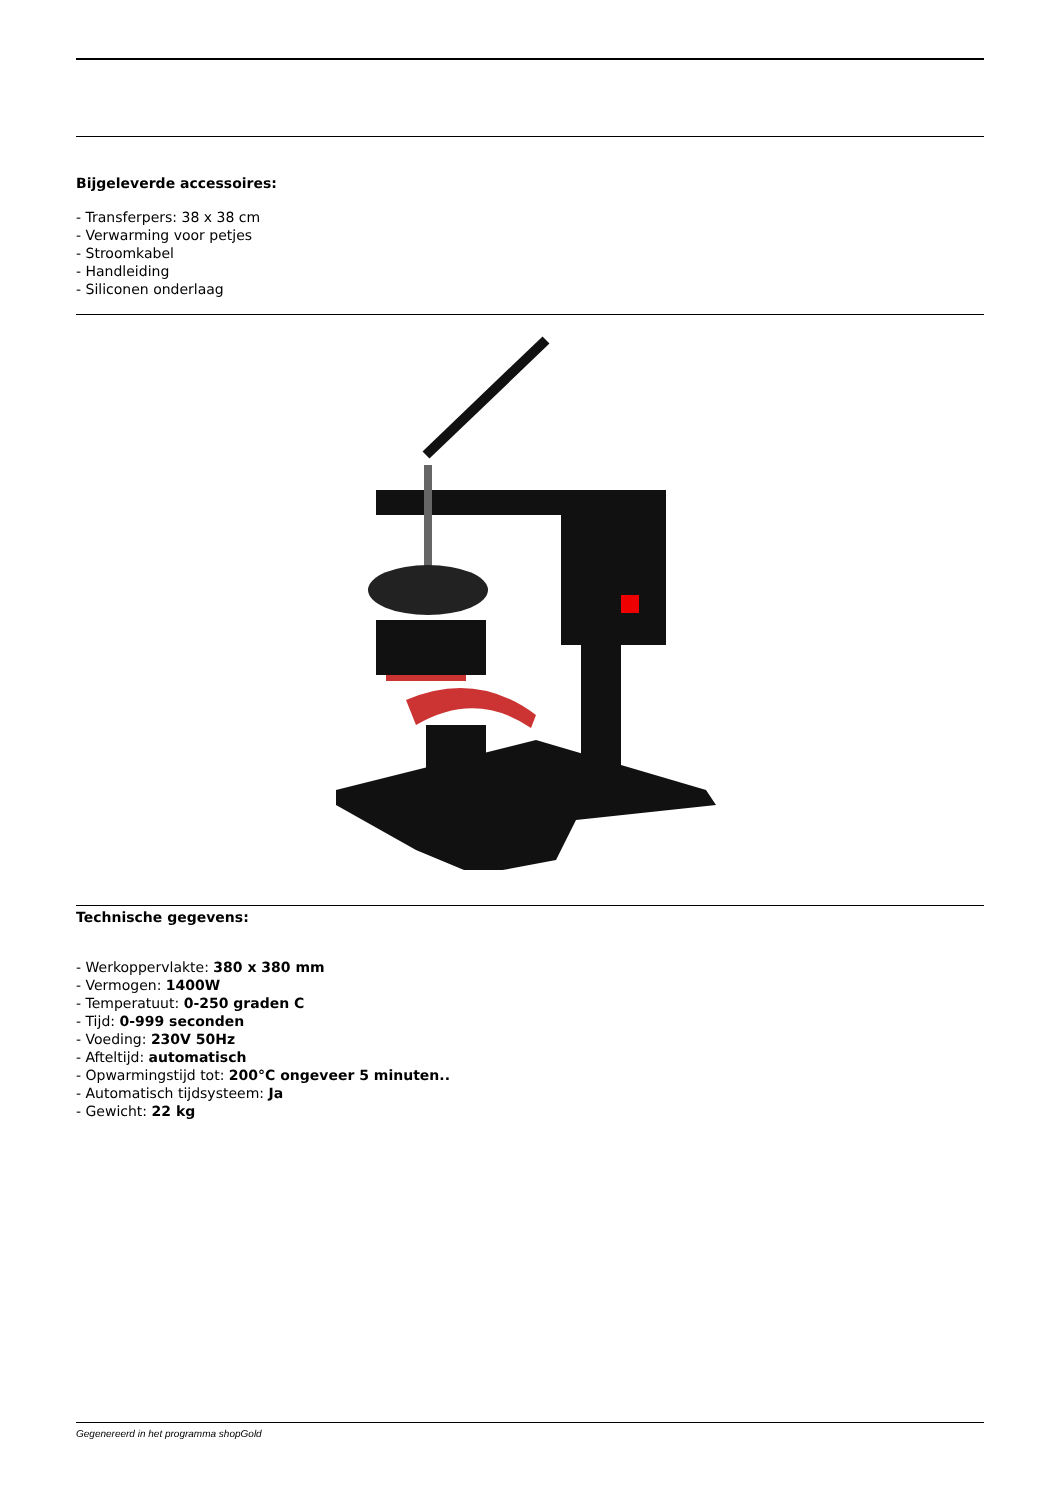Bijgeleverde accessoires:
- Transferpers: 38 x 38 cm
- Verwarming voor petjes
- Stroomkabel
- Handleiding
- Siliconen onderlaag
Technische gegevens:
- Werkoppervlakte: 380 x 380 mm
- Vermogen: 1400W
- Temperatuut: 0-250 graden C
- Tijd: 0-999 seconden
- Voeding: 230V 50Hz
- Afteltijd: automatisch
- Opwarmingstijd tot: 200°C ongeveer 5 minuten..
- Automatisch tijdsysteem: Ja
- Gewicht: 22 kg
Gegenereerd in het programma shopGold